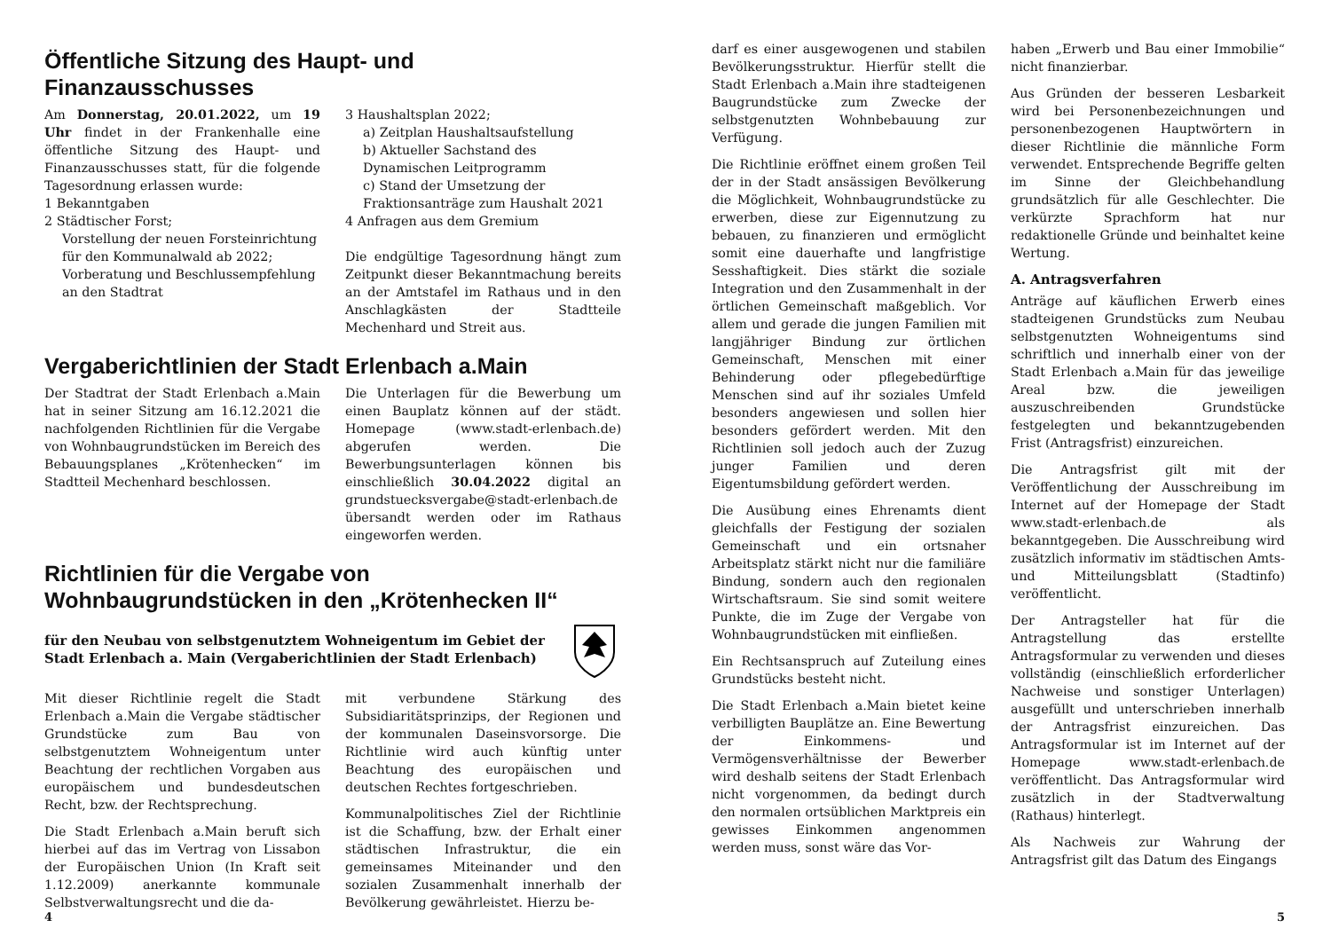Öffentliche Sitzung des Haupt- und Finanzausschusses
Am Donnerstag, 20.01.2022, um 19 Uhr findet in der Frankenhalle eine öffentliche Sitzung des Haupt- und Finanzausschusses statt, für die folgende Tagesordnung erlassen wurde:
1 Bekanntgaben
2 Städtischer Forst;
Vorstellung der neuen Forsteinrichtung für den Kommunalwald ab 2022;
Vorberatung und Beschlussempfehlung an den Stadtrat
3 Haushaltsplan 2022;
a) Zeitplan Haushaltsaufstellung
b) Aktueller Sachstand des Dynamischen Leitprogramm
c) Stand der Umsetzung der Fraktionsanträge zum Haushalt 2021
4 Anfragen aus dem Gremium
Die endgültige Tagesordnung hängt zum Zeitpunkt dieser Bekanntmachung bereits an der Amtstafel im Rathaus und in den Anschlagkästen der Stadtteile Mechenhard und Streit aus.
Vergaberichtlinien der Stadt Erlenbach a.Main
Der Stadtrat der Stadt Erlenbach a.Main hat in seiner Sitzung am 16.12.2021 die nachfolgenden Richtlinien für die Vergabe von Wohnbaugrundstücken im Bereich des Bebauungsplanes „Krötenhecken“ im Stadtteil Mechenhard beschlossen.
Die Unterlagen für die Bewerbung um einen Bauplatz können auf der städt. Homepage (www.stadt-erlenbach.de) abgerufen werden. Die Bewerbungsunterlagen können bis einschließlich 30.04.2022 digital an grundstuecksvergabe@stadt-erlenbach.de übersandt werden oder im Rathaus eingeworfen werden.
Richtlinien für die Vergabe von Wohnbaugrundstücken in den „Krötenhecken II“
für den Neubau von selbstgenutztem Wohneigentum im Gebiet der Stadt Erlenbach a. Main (Vergaberichtlinien der Stadt Erlenbach)
Mit dieser Richtlinie regelt die Stadt Erlenbach a.Main die Vergabe städtischer Grundstücke zum Bau von selbstgenutztem Wohneigentum unter Beachtung der rechtlichen Vorgaben aus europäischem und bundesdeutschen Recht, bzw. der Rechtsprechung.
Die Stadt Erlenbach a.Main beruft sich hierbei auf das im Vertrag von Lissabon der Europäischen Union (In Kraft seit 1.12.2009) anerkannte kommunale Selbstverwaltungsrecht und die da-
mit verbundene Stärkung des Subsidiaritätsprinzips, der Regionen und der kommunalen Daseinsvorsorge. Die Richtlinie wird auch künftig unter Beachtung des europäischen und deutschen Rechtes fortgeschrieben.
Kommunalpolitisches Ziel der Richtlinie ist die Schaffung, bzw. der Erhalt einer städtischen Infrastruktur, die ein gemeinsames Miteinander und den sozialen Zusammenhalt innerhalb der Bevölkerung gewährleistet. Hierzu be-
4
darf es einer ausgewogenen und stabilen Bevölkerungsstruktur. Hierfür stellt die Stadt Erlenbach a.Main ihre stadteigenen Baugrundstücke zum Zwecke der selbstgenutzten Wohnbebauung zur Verfügung.
Die Richtlinie eröffnet einem großen Teil der in der Stadt ansässigen Bevölkerung die Möglichkeit, Wohnbaugrundstücke zu erwerben, diese zur Eigennutzung zu bebauen, zu finanzieren und ermöglicht somit eine dauerhafte und langfristige Sesshaftigkeit. Dies stärkt die soziale Integration und den Zusammenhalt in der örtlichen Gemeinschaft maßgeblich. Vor allem und gerade die jungen Familien mit langjähriger Bindung zur örtlichen Gemeinschaft, Menschen mit einer Behinderung oder pflegebedürftige Menschen sind auf ihr soziales Umfeld besonders angewiesen und sollen hier besonders gefördert werden. Mit den Richtlinien soll jedoch auch der Zuzug junger Familien und deren Eigentumsbildung gefördert werden.
Die Ausübung eines Ehrenamts dient gleichfalls der Festigung der sozialen Gemeinschaft und ein ortsnaher Arbeitsplatz stärkt nicht nur die familiäre Bindung, sondern auch den regionalen Wirtschaftsraum. Sie sind somit weitere Punkte, die im Zuge der Vergabe von Wohnbaugrundstücken mit einfließen.
Ein Rechtsanspruch auf Zuteilung eines Grundstücks besteht nicht.
Die Stadt Erlenbach a.Main bietet keine verbilligten Bauplätze an. Eine Bewertung der Einkommens- und Vermögensverhältnisse der Bewerber wird deshalb seitens der Stadt Erlenbach nicht vorgenommen, da bedingt durch den normalen ortsüblichen Marktpreis ein gewisses Einkommen angenommen werden muss, sonst wäre das Vor-
haben „Erwerb und Bau einer Immobilie“ nicht finanzierbar.
Aus Gründen der besseren Lesbarkeit wird bei Personenbezeichnungen und personenbezogenen Hauptwörtern in dieser Richtlinie die männliche Form verwendet. Entsprechende Begriffe gelten im Sinne der Gleichbehandlung grundsätzlich für alle Geschlechter. Die verkürzte Sprachform hat nur redaktionelle Gründe und beinhaltet keine Wertung.
A. Antragsverfahren
Anträge auf käuflichen Erwerb eines stadteigenen Grundstücks zum Neubau selbstgenutzten Wohneigentums sind schriftlich und innerhalb einer von der Stadt Erlenbach a.Main für das jeweilige Areal bzw. die jeweiligen auszuschreibenden Grundstücke festgelegten und bekanntzugebenden Frist (Antragsfrist) einzureichen.
Die Antragsfrist gilt mit der Veröffentlichung der Ausschreibung im Internet auf der Homepage der Stadt www.stadt-erlenbach.de als bekanntgegeben. Die Ausschreibung wird zusätzlich informativ im städtischen Amts- und Mitteilungsblatt (Stadtinfo) veröffentlicht.
Der Antragsteller hat für die Antragstellung das erstellte Antragsformular zu verwenden und dieses vollständig (einschließlich erforderlicher Nachweise und sonstiger Unterlagen) ausgefüllt und unterschrieben innerhalb der Antragsfrist einzureichen. Das Antragsformular ist im Internet auf der Homepage www.stadt-erlenbach.de veröffentlicht. Das Antragsformular wird zusätzlich in der Stadtverwaltung (Rathaus) hinterlegt.
Als Nachweis zur Wahrung der Antragsfrist gilt das Datum des Eingangs
5